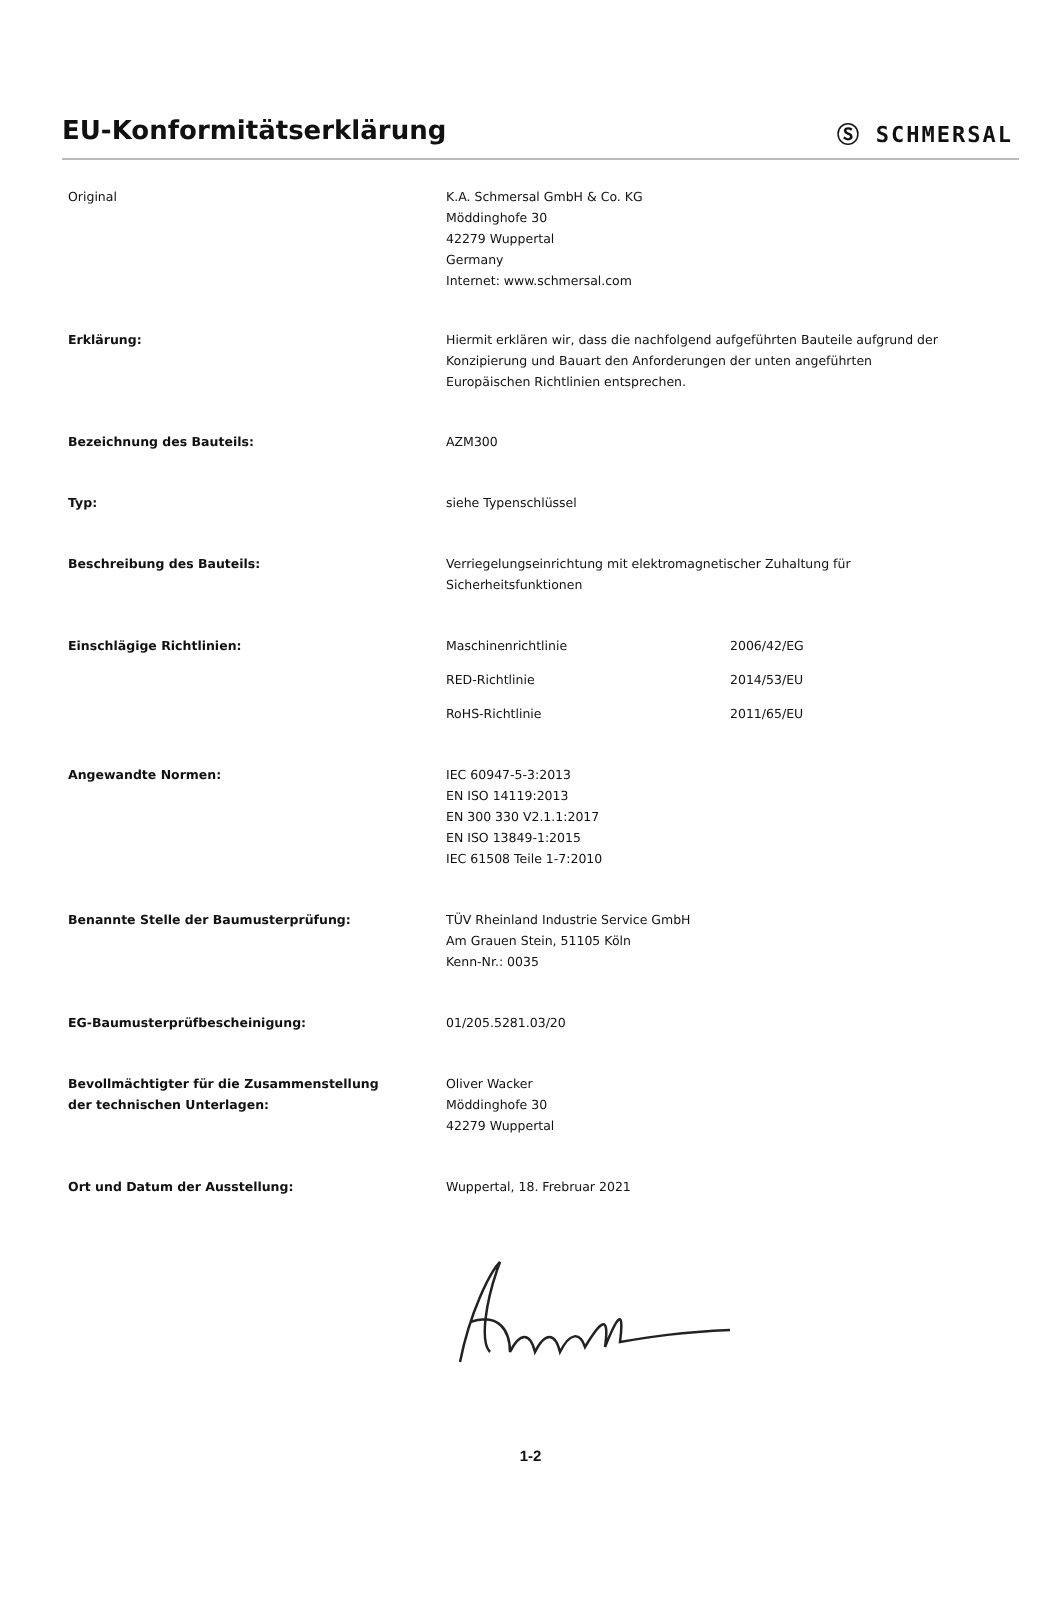EU-Konformitätserklärung
Ⓢ SCHMERSAL
Original K.A. Schmersal GmbH & Co. KG
Möddinghofe 30
42279 Wuppertal
Germany
Internet: www.schmersal.com
Erklärung: Hiermit erklären wir, dass die nachfolgend aufgeführten Bauteile aufgrund der
Konzipierung und Bauart den Anforderungen der unten angeführten
Europäischen Richtlinien entsprechen.
Bezeichnung des Bauteils: AZM300
Typ: siehe Typenschlüssel
Beschreibung des Bauteils: Verriegelungseinrichtung mit elektromagnetischer Zuhaltung für
Sicherheitsfunktionen
Einschlägige Richtlinien:
Maschinenrichtlinie 2006/42/EG
RED-Richtlinie 2014/53/EU
RoHS-Richtlinie 2011/65/EU
Angewandte Normen: IEC 60947-5-3:2013
EN ISO 14119:2013
EN 300 330 V2.1.1:2017
EN ISO 13849-1:2015
IEC 61508 Teile 1-7:2010
Benannte Stelle der Baumusterprüfung: TÜV Rheinland Industrie Service GmbH
Am Grauen Stein, 51105 Köln
Kenn-Nr.: 0035
EG-Baumusterprüfbescheinigung: 01/205.5281.03/20
Bevollmächtigter für die Zusammenstellung
der technischen Unterlagen:
Oliver Wacker
Möddinghofe 30
42279 Wuppertal
Ort und Datum der Ausstellung: Wuppertal, 18. Frebruar 2021
1-2